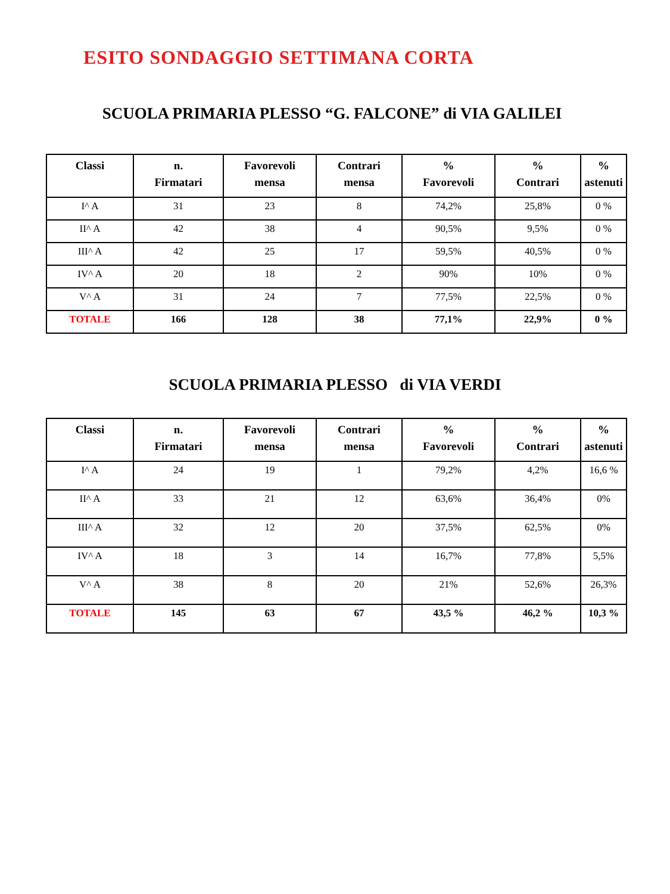ESITO SONDAGGIO SETTIMANA CORTA
SCUOLA PRIMARIA PLESSO “G. FALCONE” di VIA GALILEI
| Classi | n. Firmatari | Favorevoli mensa | Contrari mensa | % Favorevoli | % Contrari | % astenuti |
| --- | --- | --- | --- | --- | --- | --- |
| I^ A | 31 | 23 | 8 | 74,2% | 25,8% | 0 % |
| II^ A | 42 | 38 | 4 | 90,5% | 9,5% | 0 % |
| III^ A | 42 | 25 | 17 | 59,5% | 40,5% | 0 % |
| IV^ A | 20 | 18 | 2 | 90% | 10% | 0 % |
| V^ A | 31 | 24 | 7 | 77,5% | 22,5% | 0 % |
| TOTALE | 166 | 128 | 38 | 77,1% | 22,9% | 0 % |
SCUOLA PRIMARIA PLESSO di VIA VERDI
| Classi | n. Firmatari | Favorevoli mensa | Contrari mensa | % Favorevoli | % Contrari | % astenuti |
| --- | --- | --- | --- | --- | --- | --- |
| I^ A | 24 | 19 | 1 | 79,2% | 4,2% | 16,6 % |
| II^ A | 33 | 21 | 12 | 63,6% | 36,4% | 0% |
| III^ A | 32 | 12 | 20 | 37,5% | 62,5% | 0% |
| IV^ A | 18 | 3 | 14 | 16,7% | 77,8% | 5,5% |
| V^ A | 38 | 8 | 20 | 21% | 52,6% | 26,3% |
| TOTALE | 145 | 63 | 67 | 43,5 % | 46,2 % | 10,3 % |